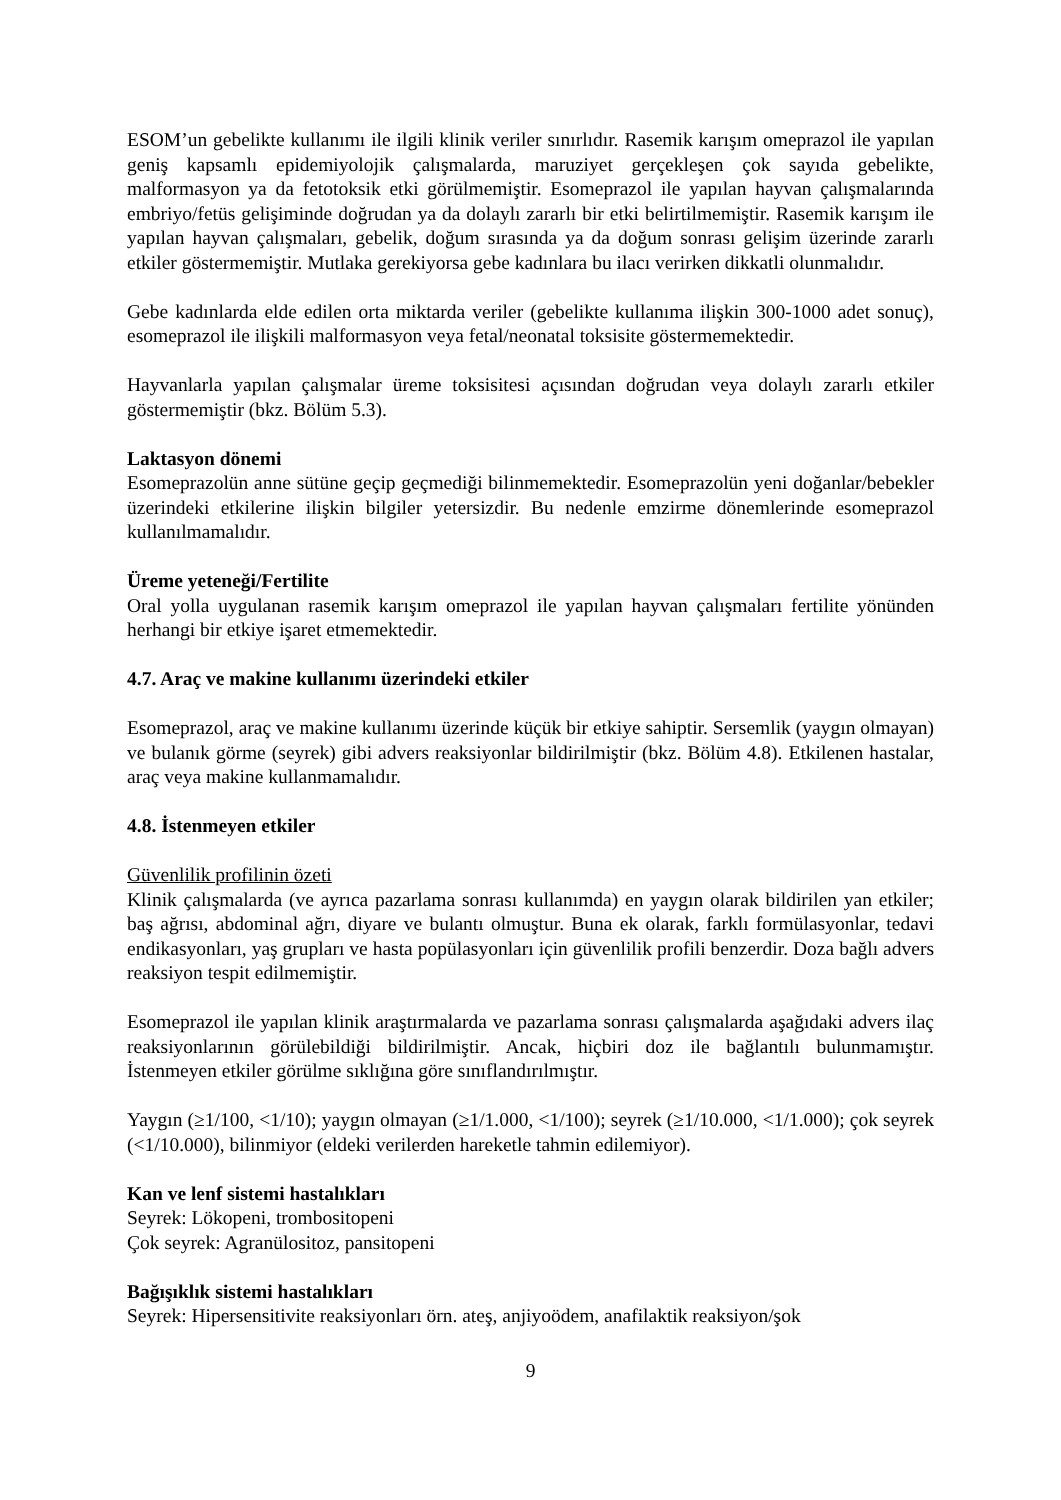ESOM’un gebelikte kullanımı ile ilgili klinik veriler sınırlıdır. Rasemik karışım omeprazol ile yapılan geniş kapsamlı epidemiyolojik çalışmalarda, maruziyet gerçekleşen çok sayıda gebelikte, malformasyon ya da fetotoksik etki görülmemiştir. Esomeprazol ile yapılan hayvan çalışmalarında embriyo/fetüs gelişiminde doğrudan ya da dolaylı zararlı bir etki belirtilmemiştir. Rasemik karışım ile yapılan hayvan çalışmaları, gebelik, doğum sırasında ya da doğum sonrası gelişim üzerinde zararlı etkiler göstermemiştir. Mutlaka gerekiyorsa gebe kadınlara bu ilacı verirken dikkatli olunmalıdır.
Gebe kadınlarda elde edilen orta miktarda veriler (gebelikte kullanıma ilişkin 300-1000 adet sonuç), esomeprazol ile ilişkili malformasyon veya fetal/neonatal toksisite göstermemektedir.
Hayvanlarla yapılan çalışmalar üreme toksisitesi açısından doğrudan veya dolaylı zararlı etkiler göstermemiştir (bkz. Bölüm 5.3).
Laktasyon dönemi
Esomeprazolün anne sütüne geçip geçmediği bilinmemektedir. Esomeprazolün yeni doğanlar/bebekler üzerindeki etkilerine ilişkin bilgiler yetersizdir. Bu nedenle emzirme dönemlerinde esomeprazol kullanılmamalıdır.
Üreme yeteneği/Fertilite
Oral yolla uygulanan rasemik karışım omeprazol ile yapılan hayvan çalışmaları fertilite yönünden herhangi bir etkiye işaret etmemektedir.
4.7. Araç ve makine kullanımı üzerindeki etkiler
Esomeprazol, araç ve makine kullanımı üzerinde küçük bir etkiye sahiptir. Sersemlik (yaygın olmayan) ve bulanık görme (seyrek) gibi advers reaksiyonlar bildirilmiştir (bkz. Bölüm 4.8). Etkilenen hastalar, araç veya makine kullanmamalıdır.
4.8. İstenmeyen etkiler
Güvenlilik profilinin özeti
Klinik çalışmalarda (ve ayrıca pazarlama sonrası kullanımda) en yaygın olarak bildirilen yan etkiler; baş ağrısı, abdominal ağrı, diyare ve bulantı olmuştur. Buna ek olarak, farklı formülasyonlar, tedavi endikasyonları, yaş grupları ve hasta popülasyonları için güvenlilik profili benzerdir. Doza bağlı advers reaksiyon tespit edilmemiştir.
Esomeprazol ile yapılan klinik araştırmalarda ve pazarlama sonrası çalışmalarda aşağıdaki advers ilaç reaksiyonlarının görülebildiği bildirilmiştir. Ancak, hiçbiri doz ile bağlantılı bulunmamıştır. İstenmeyen etkiler görülme sıklığına göre sınıflandırılmıştır.
Yaygın (≥1/100, <1/10); yaygın olmayan (≥1/1.000, <1/100); seyrek (≥1/10.000, <1/1.000); çok seyrek (<1/10.000), bilinmiyor (eldeki verilerden hareketle tahmin edilemiyor).
Kan ve lenf sistemi hastalıkları
Seyrek: Lökopeni, trombositopeni
Çok seyrek: Agranülositoz, pansitopeni
Bağışıklık sistemi hastalıkları
Seyrek: Hipersensitivite reaksiyonları örn. ateş, anjiyoödem, anafilaktik reaksiyon/şok
9